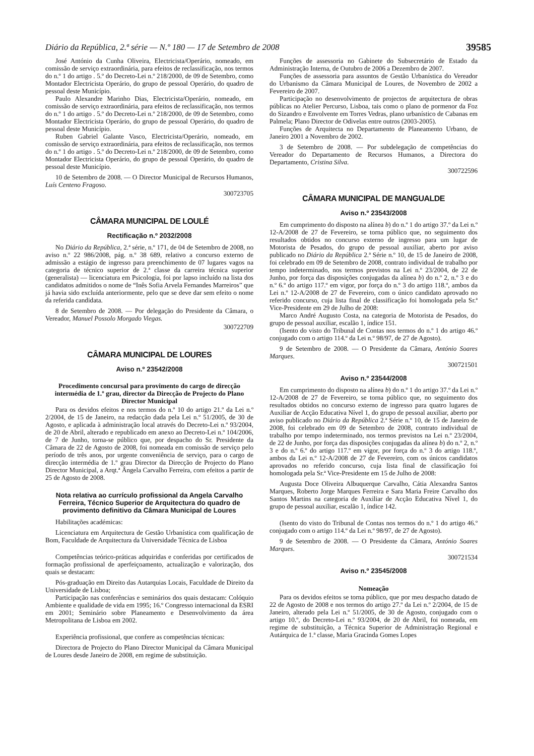Diário da República, 2.ª série — N.º 180 — 17 de Setembro de 2008 39585
José António da Cunha Oliveira, Electricista/Operário, nomeado, em comissão de serviço extraordinária, para efeitos de reclassificação, nos termos do n.º 1 do artigo . 5.º do Decreto-Lei n.º 218/2000, de 09 de Setembro, como Montador Electricista Operário, do grupo de pessoal Operário, do quadro de pessoal deste Município.
Paulo Alexandre Marinho Dias, Electricista/Operário, nomeado, em comissão de serviço extraordinária, para efeitos de reclassificação, nos termos do n.º 1 do artigo . 5.º do Decreto-Lei n.º 218/2000, de 09 de Setembro, como Montador Electricista Operário, do grupo de pessoal Operário, do quadro de pessoal deste Município.
Ruben Gabriel Galante Vasco, Electricista/Operário, nomeado, em comissão de serviço extraordinária, para efeitos de reclassificação, nos termos do n.º 1 do artigo . 5.º do Decreto-Lei n.º 218/2000, de 09 de Setembro, como Montador Electricista Operário, do grupo de pessoal Operário, do quadro de pessoal deste Município.
10 de Setembro de 2008. — O Director Municipal de Recursos Humanos, Luís Centeno Fragoso.
300723705
CÂMARA MUNICIPAL DE LOULÉ
Rectificação n.º 2032/2008
No Diário da República, 2.ª série, n.º 171, de 04 de Setembro de 2008, no aviso n.º 22 986/2008, pág. n.º 38 689, relativo a concurso externo de admissão a estágio de ingresso para preenchimento de 07 lugares vagos na categoria de técnico superior de 2.ª classe da carreira técnica superior (generalista) — licenciatura em Psicologia, foi por lapso incluído na lista dos candidatos admitidos o nome de “Inês Sofia Arvela Fernandes Marreiros” que já havia sido excluída anteriormente, pelo que se deve dar sem efeito o nome da referida candidata.
8 de Setembro de 2008. — Por delegação do Presidente da Câmara, o Vereador, Manuel Possolo Morgado Viegas.
300722709
CÂMARA MUNICIPAL DE LOURES
Aviso n.º 23542/2008
Procedimento concursal para provimento do cargo de direcção intermédia de 1.º grau, director da Direcção de Projecto do Plano Director Municipal
Para os devidos efeitos e nos termos do n.º 10 do artigo 21.º da Lei n.º 2/2004, de 15 de Janeiro, na redacção dada pela Lei n.º 51/2005, de 30 de Agosto, e aplicada à administração local através do Decreto-Lei n.º 93/2004, de 20 de Abril, alterado e republicado em anexo ao Decreto-Lei n.º 104/2006, de 7 de Junho, torna-se público que, por despacho do Sr. Presidente da Câmara de 22 de Agosto de 2008, foi nomeada em comissão de serviço pelo período de três anos, por urgente conveniência de serviço, para o cargo de direcção intermédia de 1.º grau Director da Direcção de Projecto do Plano Director Municipal, a Arqt.ª Ângela Carvalho Ferreira, com efeitos a partir de 25 de Agosto de 2008.
Nota relativa ao currículo profissional da Angela Carvalho Ferreira, Técnico Superior de Arquitectura do quadro de provimento definitivo da Câmara Municipal de Loures
Habilitações académicas:
Licenciatura em Arquitectura de Gestão Urbanística com qualificação de Bom, Faculdade de Arquitectura da Universidade Técnica de Lisboa
Competências teórico-práticas adquiridas e conferidas por certificados de formação profissional de aperfeiçoamento, actualização e valorização, dos quais se destacam:
Pós-graduação em Direito das Autarquias Locais, Faculdade de Direito da Universidade de Lisboa;
Participação nas conferências e seminários dos quais destacam: Colóquio Ambiente e qualidade de vida em 1995; 16.º Congresso internacional da ESRI em 2001; Seminário sobre Planeamento e Desenvolvimento da área Metropolitana de Lisboa em 2002.
Experiência profissional, que confere as competências técnicas:
Directora de Projecto do Plano Director Municipal da Câmara Municipal de Loures desde Janeiro de 2008, em regime de substituição.
Funções de assessoria no Gabinete do Subsecretário de Estado da Administração Interna, de Outubro de 2006 a Dezembro de 2007.
Funções de assessoria para assuntos de Gestão Urbanística do Vereador do Urbanismo da Câmara Municipal de Loures, de Novembro de 2002 a Fevereiro de 2007.
Participação no desenvolvimento de projectos de arquitectura de obras públicas no Atelier Percurso, Lisboa, tais como o plano de pormenor da Foz do Sizandro e Envolvente em Torres Vedras, plano urbanístico de Cabanas em Palmela; Plano Director de Odivelas entre outros (2003-2005).
Funções de Arquitecta no Departamento de Planeamento Urbano, de Janeiro 2001 a Novembro de 2002.
3 de Setembro de 2008. — Por subdelegação de competências do Vereador do Departamento de Recursos Humanos, a Directora do Departamento, Cristina Silva.
300722596
CÂMARA MUNICIPAL DE MANGUALDE
Aviso n.º 23543/2008
Em cumprimento do disposto na alínea b) do n.º 1 do artigo 37.º da Lei n.º 12-A/2008 de 27 de Fevereiro, se torna público que, no seguimento dos resultados obtidos no concurso externo de ingresso para um lugar de Motorista de Pesados, do grupo de pessoal auxiliar, aberto por aviso publicado no Diário da República 2.ª Série n.º 10, de 15 de Janeiro de 2008, foi celebrado em 09 de Setembro de 2008, contrato individual de trabalho por tempo indeterminado, nos termos previstos na Lei n.º 23/2004, de 22 de Junho, por força das disposições conjugadas da alínea b) do n.º 2, n.º 3 e do n.º 6.º do artigo 117.º em vigor, por força do n.º 3 do artigo 118.º, ambos da Lei n.º 12-A/2008 de 27 de Fevereiro, com o único candidato aprovado no referido concurso, cuja lista final de classificação foi homologada pela Sr.ª Vice-Presidente em 29 de Julho de 2008:
Marco André Augusto Costa, na categoria de Motorista de Pesados, do grupo de pessoal auxiliar, escalão 1, índice 151.
(Isento do visto do Tribunal de Contas nos termos do n.º 1 do artigo 46.º conjugado com o artigo 114.º da Lei n.º 98/97, de 27 de Agosto).
9 de Setembro de 2008. — O Presidente da Câmara, António Soares Marques.
300721501
Aviso n.º 23544/2008
Em cumprimento do disposto na alínea b) do n.º 1 do artigo 37.º da Lei n.º 12-A/2008 de 27 de Fevereiro, se torna público que, no seguimento dos resultados obtidos no concurso externo de ingresso para quatro lugares de Auxiliar de Acção Educativa Nível 1, do grupo de pessoal auxiliar, aberto por aviso publicado no Diário da República 2.ª Série n.º 10, de 15 de Janeiro de 2008, foi celebrado em 09 de Setembro de 2008, contrato individual de trabalho por tempo indeterminado, nos termos previstos na Lei n.º 23/2004, de 22 de Junho, por força das disposições conjugadas da alínea b) do n.º 2, n.º 3 e do n.º 6.º do artigo 117.º em vigor, por força do n.º 3 do artigo 118.º, ambos da Lei n.º 12-A/2008 de 27 de Fevereiro, com os únicos candidatos aprovados no referido concurso, cuja lista final de classificação foi homologada pela Sr.ª Vice-Presidente em 15 de Julho de 2008:
Augusta Doce Oliveira Albuquerque Carvalho, Cátia Alexandra Santos Marques, Roberto Jorge Marques Ferreira e Sara Maria Freire Carvalho dos Santos Martins na categoria de Auxiliar de Acção Educativa Nível 1, do grupo de pessoal auxiliar, escalão 1, índice 142.
(Isento do visto do Tribunal de Contas nos termos do n.º 1 do artigo 46.º conjugado com o artigo 114.º da Lei n.º 98/97, de 27 de Agosto).
9 de Setembro de 2008. — O Presidente da Câmara, António Soares Marques.
300721534
Aviso n.º 23545/2008
Nomeação
Para os devidos efeitos se torna público, que por meu despacho datado de 22 de Agosto de 2008 e nos termos do artigo 27.º da Lei n.º 2/2004, de 15 de Janeiro, alterado pela Lei n.º 51/2005, de 30 de Agosto, conjugado com o artigo 10.º, do Decreto-Lei n.º 93/2004, de 20 de Abril, foi nomeada, em regime de substituição, a Técnica Superior de Administração Regional e Autárquica de 1.ª classe, Maria Gracinda Gomes Lopes